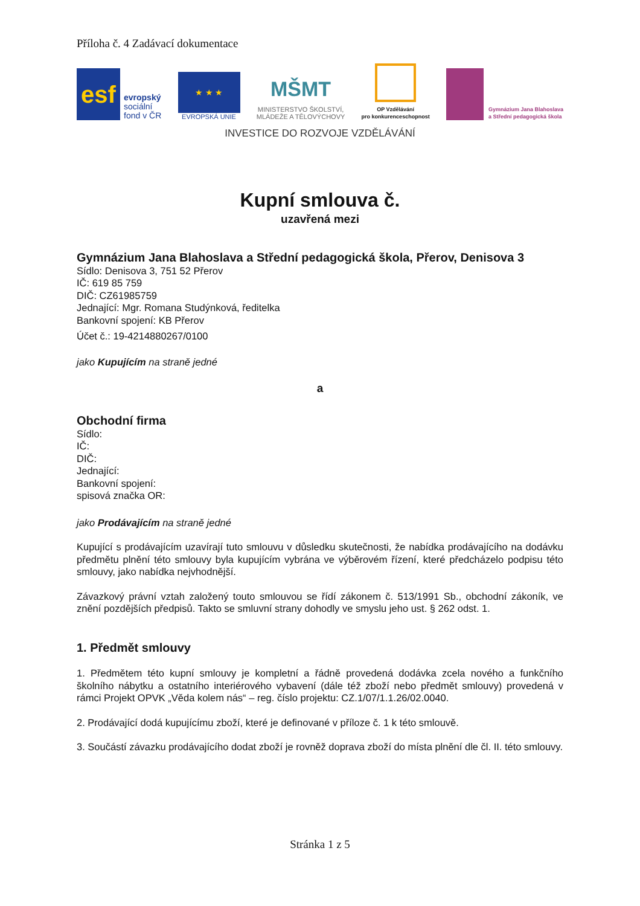Příloha č. 4 Zadávací dokumentace
esf
evropský
sociální
fond v ČR
★ ★ ★
EVROPSKÁ UNIE
MŠMT
MINISTERSTVO ŠKOLSTVÍ,
MLÁDEŽE A TĚLOVÝCHOVY
OP Vzdělávání
pro konkurenceschopnost
Gymnázium Jana Blahoslava
a Střední pedagogická škola
INVESTICE DO ROZVOJE VZDĚLÁVÁNÍ
Kupní smlouva č.
uzavřená mezi
Gymnázium Jana Blahoslava a Střední pedagogická škola, Přerov, Denisova 3
Sídlo: Denisova 3, 751 52 Přerov
IČ: 619 85 759
DIČ: CZ61985759
Jednající: Mgr. Romana Studýnková, ředitelka
Bankovní spojení: KB Přerov
Účet č.: 19-4214880267/0100
jako Kupujícím na straně jedné
a
Obchodní firma
Sídlo:
IČ:
DIČ:
Jednající:
Bankovní spojení:
spisová značka OR:
jako Prodávajícím na straně jedné
Kupující s prodávajícím uzavírají tuto smlouvu v důsledku skutečnosti, že nabídka prodávajícího na dodávku předmětu plnění této smlouvy byla kupujícím vybrána ve výběrovém řízení, které předcházelo podpisu této smlouvy, jako nabídka nejvhodnější.
Závazkový právní vztah založený touto smlouvou se řídí zákonem č. 513/1991 Sb., obchodní zákoník, ve znění pozdějších předpisů. Takto se smluvní strany dohodly ve smyslu jeho ust. § 262 odst. 1.
1. Předmět smlouvy
1. Předmětem této kupní smlouvy je kompletní a řádně provedená dodávka zcela nového a funkčního školního nábytku a ostatního interiérového vybavení (dále též zboží nebo předmět smlouvy) provedená v rámci Projekt OPVK „Věda kolem nás“ – reg. číslo projektu: CZ.1/07/1.1.26/02.0040.
2. Prodávající dodá kupujícímu zboží, které je definované v příloze č. 1 k této smlouvě.
3. Součástí závazku prodávajícího dodat zboží je rovněž doprava zboží do místa plnění dle čl. II. této smlouvy.
Stránka 1 z 5